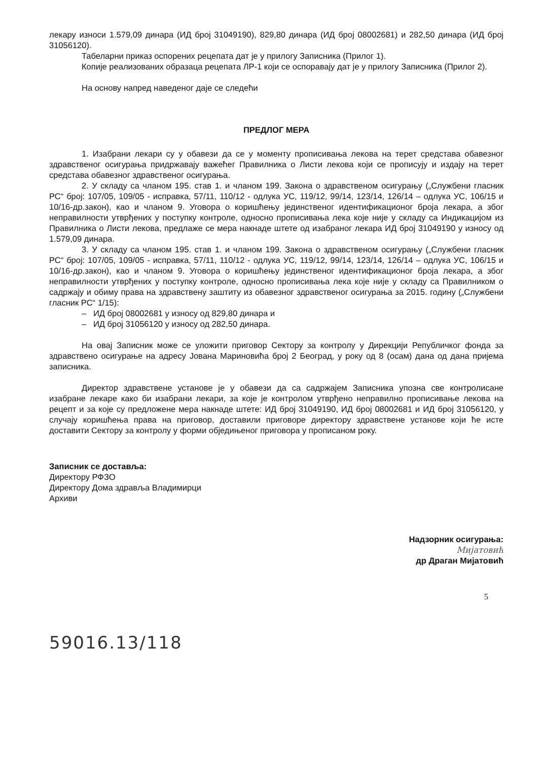лекару износи 1.579,09 динара (ИД број 31049190), 829,80 динара (ИД број 08002681) и 282,50 динара (ИД број 31056120).
Табеларни приказ оспорених рецепата дат је у прилогу Записника (Прилог 1).
Копије реализованих образаца рецепата ЛР-1 који се оспоравају дат је у прилогу Записника (Прилог 2).
На основу напред наведеног даје се следећи
ПРЕДЛОГ МЕРА
1. Изабрани лекари су у обавези да се у моменту прописивања лекова на терет средстава обавезног здравственог осигурања придржавају важећег Правилника о Листи лекова који се прописују и издају на терет средстава обавезног здравственог осигурања.
2. У складу са чланом 195. став 1. и чланом 199. Закона о здравственом осигурању („Службени гласник РС“ број: 107/05, 109/05 - исправка, 57/11, 110/12 - одлука УС, 119/12, 99/14, 123/14, 126/14 – одлука УС, 106/15 и 10/16-др.закон), као и чланом 9. Уговора о коришћењу јединственог идентификационог броја лекара, а због неправилности утврђених у поступку контроле, односно прописивања лека које није у складу са Индикацијом из Правилника о Листи лекова, предлаже се мера накнаде штете од изабраног лекара ИД број 31049190 у износу од 1.579,09 динара.
3. У складу са чланом 195. став 1. и чланом 199. Закона о здравственом осигурању („Службени гласник РС“ број: 107/05, 109/05 - исправка, 57/11, 110/12 - одлука УС, 119/12, 99/14, 123/14, 126/14 – одлука УС, 106/15 и 10/16-др.закон), као и чланом 9. Уговора о коришћењу јединственог идентификационог броја лекара, а због неправилности утврђених у поступку контроле, односно прописивања лека које није у складу са Правилником о садржају и обиму права на здравствену заштиту из обавезног здравственог осигурања за 2015. годину („Службени гласник РС“ 1/15):
– ИД број 08002681 у износу од 829,80 динара и
– ИД број 31056120 у износу од 282,50 динара.
На овај Записник може се уложити приговор Сектору за контролу у Дирекцији Републичког фонда за здравствено осигурање на адресу Јована Мариновића број 2 Београд, у року од 8 (осам) дана од дана пријема записника.
Директор здравствене установе је у обавези да са садржајем Записника упозна све контролисане изабране лекаре како би изабрани лекари, за које је контролом утврђено неправилно прописивање лекова на рецепт и за које су предложене мера накнаде штете: ИД број 31049190, ИД број 08002681 и ИД број 31056120, у случају коришћења права на приговор, доставили приговоре директору здравствене установе који ће исте доставити Сектору за контролу у форми обједињеног приговора у прописаном року.
Записник се доставља:
Директору РФЗО
Директору Дома здравља Владимирци
Архиви
Надзорник осигурања:
Мијатовић
др Драган Мијатовић
5
59016.13/118